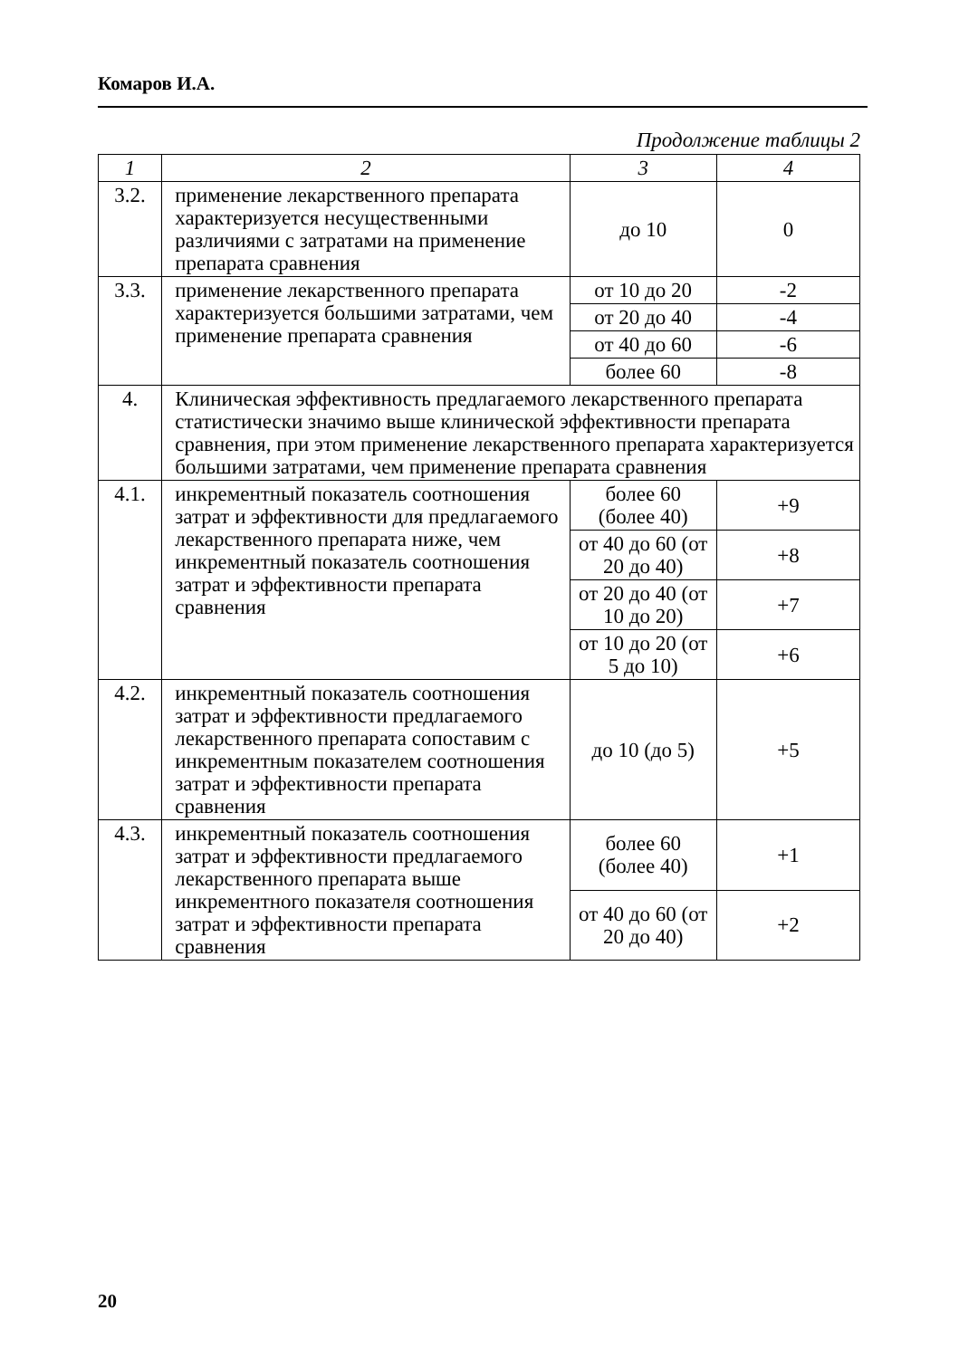Комаров И.А.
Продолжение таблицы 2
| 1 | 2 | 3 | 4 |
| --- | --- | --- | --- |
| 3.2. | применение лекарственного препарата характеризуется несущественными различиями с затратами на применение препарата сравнения | до 10 | 0 |
| 3.3. | применение лекарственного препарата характеризуется большими затратами, чем применение препарата сравнения | от 10 до 20 | -2 |
| | | от 20 до 40 | -4 |
| | | от 40 до 60 | -6 |
| | | более 60 | -8 |
| 4. | Клиническая эффективность предлагаемого лекарственного препарата статистически значимо выше клинической эффективности препарата сравнения, при этом применение лекарственного препарата характеризуется большими затратами, чем применение препарата сравнения | | |
| 4.1. | инкрементный показатель соотношения затрат и эффективности для предлагаемого лекарственного препарата ниже, чем инкрементный показатель соотношения затрат и эффективности препарата сравнения | более 60 (более 40) | +9 |
| | | от 40 до 60 (от 20 до 40) | +8 |
| | | от 20 до 40 (от 10 до 20) | +7 |
| | | от 10 до 20 (от 5 до 10) | +6 |
| 4.2. | инкрементный показатель соотношения затрат и эффективности предлагаемого лекарственного препарата сопоставим с инкрементным показателем соотношения затрат и эффективности препарата сравнения | до 10 (до 5) | +5 |
| 4.3. | инкрементный показатель соотношения затрат и эффективности предлагаемого лекарственного препарата выше инкрементного показателя соотношения затрат и эффективности препарата сравнения | более 60 (более 40) | +1 |
| | | от 40 до 60 (от 20 до 40) | +2 |
20